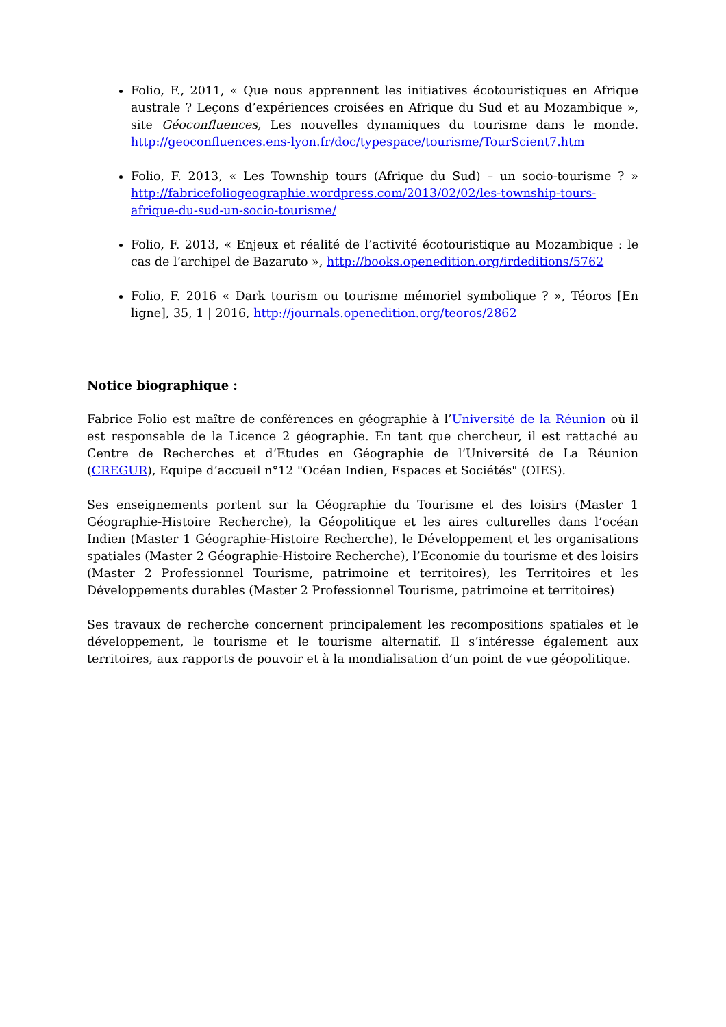Folio, F., 2011, « Que nous apprennent les initiatives écotouristiques en Afrique australe ? Leçons d’expériences croisées en Afrique du Sud et au Mozambique », site Géoconfluences, Les nouvelles dynamiques du tourisme dans le monde. http://geoconfluences.ens-lyon.fr/doc/typespace/tourisme/TourScient7.htm
Folio, F. 2013, « Les Township tours (Afrique du Sud) – un socio-tourisme ? » http://fabricefoliogeographie.wordpress.com/2013/02/02/les-township-tours-afrique-du-sud-un-socio-tourisme/
Folio, F. 2013, « Enjeux et réalité de l’activité écotouristique au Mozambique : le cas de l’archipel de Bazaruto », http://books.openedition.org/irdeditions/5762
Folio, F. 2016 « Dark tourism ou tourisme mémoriel symbolique ? », Téoros [En ligne], 35, 1 | 2016, http://journals.openedition.org/teoros/2862
Notice biographique :
Fabrice Folio est maître de conférences en géographie à l’Université de la Réunion où il est responsable de la Licence 2 géographie. En tant que chercheur, il est rattaché au Centre de Recherches et d’Etudes en Géographie de l’Université de La Réunion (CREGUR), Equipe d’accueil n°12 "Océan Indien, Espaces et Sociétés" (OIES).
Ses enseignements portent sur la Géographie du Tourisme et des loisirs (Master 1 Géographie-Histoire Recherche), la Géopolitique et les aires culturelles dans l’océan Indien (Master 1 Géographie-Histoire Recherche), le Développement et les organisations spatiales (Master 2 Géographie-Histoire Recherche), l’Economie du tourisme et des loisirs (Master 2 Professionnel Tourisme, patrimoine et territoires), les Territoires et les Développements durables (Master 2 Professionnel Tourisme, patrimoine et territoires)
Ses travaux de recherche concernent principalement les recompositions spatiales et le développement, le tourisme et le tourisme alternatif. Il s’intéresse également aux territoires, aux rapports de pouvoir et à la mondialisation d’un point de vue géopolitique.